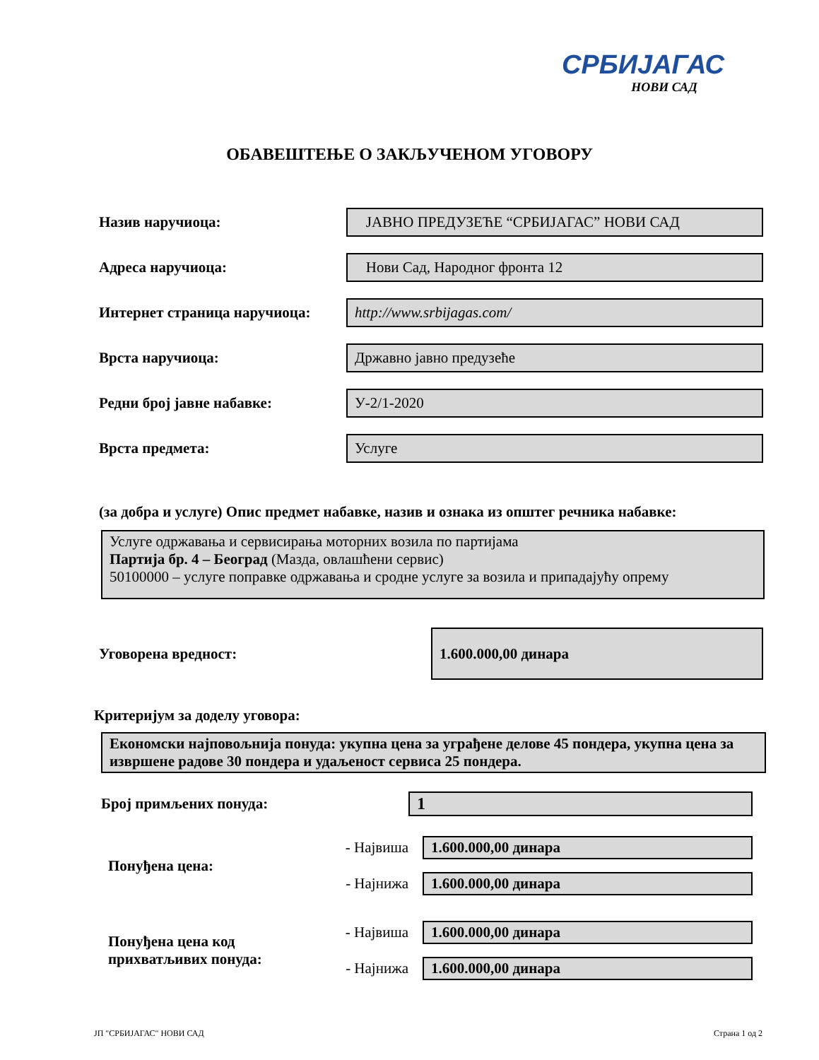СРБИЈАГАС
НОВИ САД
ОБАВЕШТЕЊЕ О ЗАКЉУЧЕНОМ УГОВОРУ
Назив наручиоца:
ЈАВНО ПРЕДУЗЕЋЕ “СРБИЈАГАС” НОВИ САД
Адреса наручиоца:
Нови Сад, Народног фронта 12
Интернет страница наручиоца:
http://www.srbijagas.com/
Врста наручиоца:
Државно јавно предузеће
Редни број јавне набавке:
У-2/1-2020
Врста предмета:
Услуге
(за добра и услуге) Опис предмет набавке, назив и ознака из општег речника набавке:
Услуге одржавања и сервисирања моторних возила по партијама
Партија бр. 4 – Београд (Мазда, овлашћени сервис)
50100000 – услуге поправке одржавања и сродне услуге за возила и припадајућу опрему
Уговорена вредност:
1.600.000,00 динара
Критеријум за доделу уговора:
Економски најповољнија понуда: укупна цена за уграђене делове 45 пондера, укупна цена за извршене радове 30 пондера и удаљеност сервиса 25 пондера.
Број примљених понуда: 1
Понуђена цена:
- Највиша 1.600.000,00 динара
- Најнижа 1.600.000,00 динара
Понуђена цена код прихватљивих понуда:
- Највиша 1.600.000,00 динара
- Најнижа 1.600.000,00 динара
ЈП "СРБИЈАГАС" НОВИ САД Страна 1 од 2